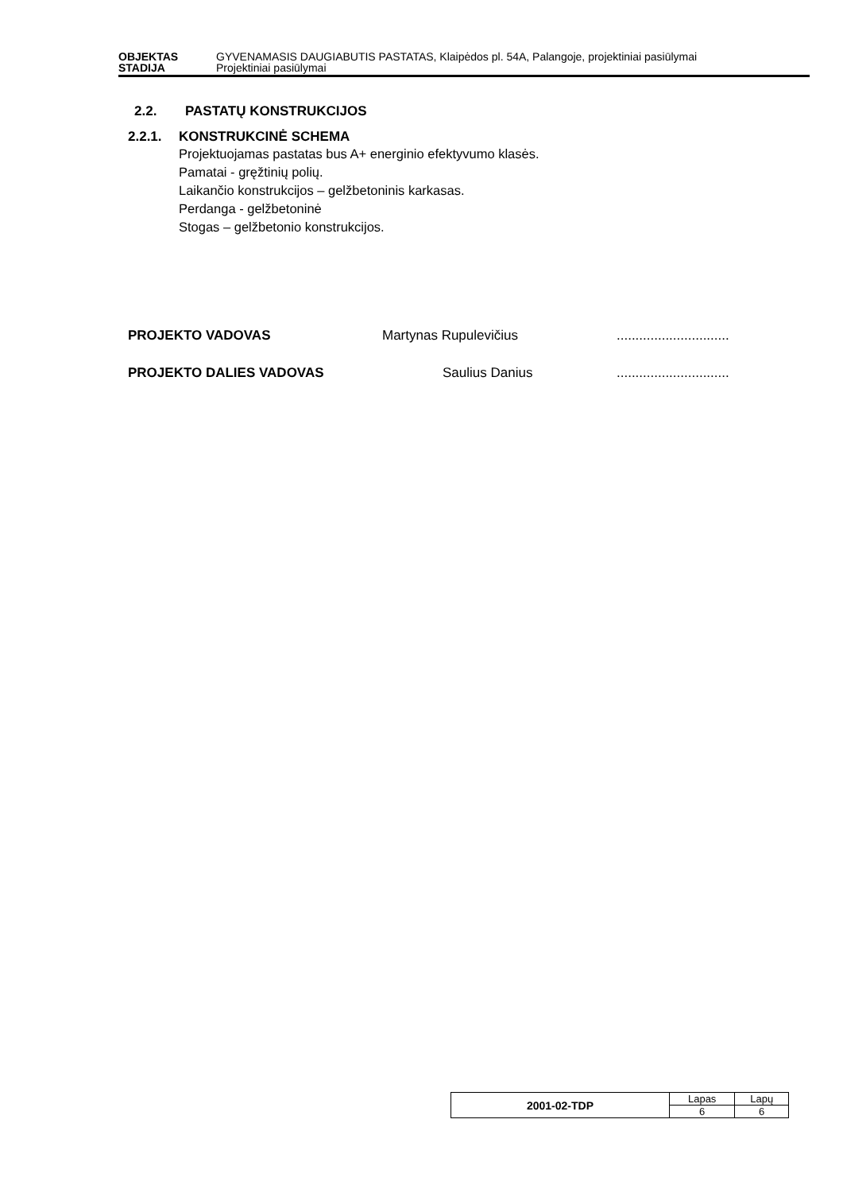OBJEKTAS GYVENAMASIS DAUGIABUTIS PASTATAS, Klaipėdos pl. 54A, Palangoje, projektiniai pasiūlymai
STADIJA Projektiniai pasiūlymai
2.2. PASTATŲ KONSTRUKCIJOS
2.2.1. KONSTRUKCINĖ SCHEMA
Projektuojamas pastatas bus A+ energinio efektyvumo klasės.
Pamatai - gręžtinių polių.
Laikančio konstrukcijos – gelžbetoninis karkasas.
Perdanga - gelžbetoninė
Stogas – gelžbetonio konstrukcijos.
PROJEKTO VADOVAS Martynas Rupulevičius..............................
PROJEKTO DALIES VADOVAS Saulius Danius..............................
| 2001-02-TDP | Lapas | Lapų |
| | 6 | 6 |